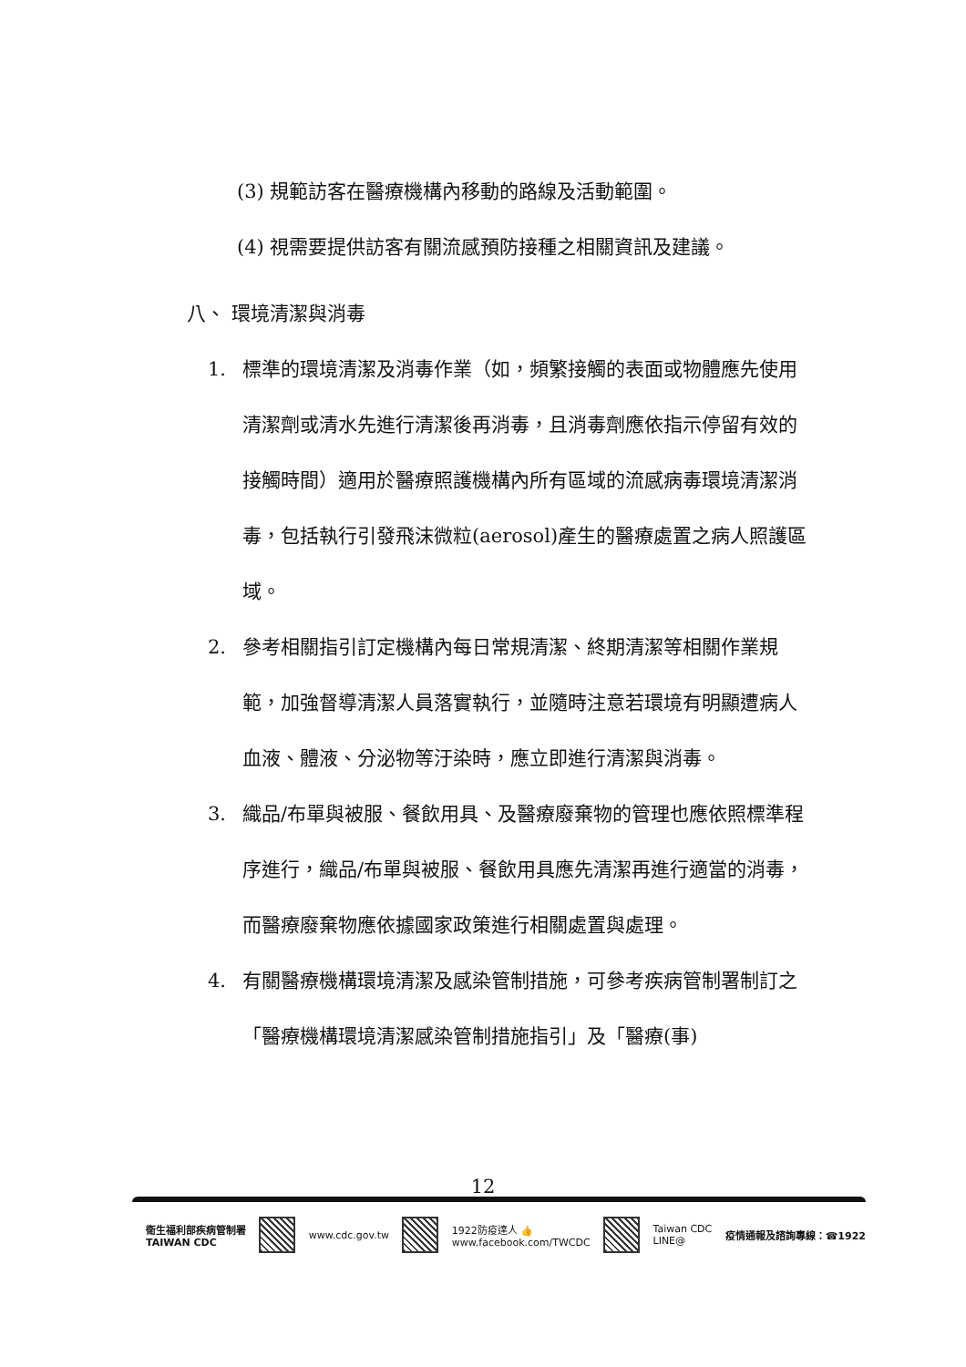(3) 規範訪客在醫療機構內移動的路線及活動範圍。
(4) 視需要提供訪客有關流感預防接種之相關資訊及建議。
八、 環境清潔與消毒
1. 標準的環境清潔及消毒作業（如，頻繁接觸的表面或物體應先使用清潔劑或清水先進行清潔後再消毒，且消毒劑應依指示停留有效的接觸時間）適用於醫療照護機構內所有區域的流感病毒環境清潔消毒，包括執行引發飛沫微粒(aerosol)產生的醫療處置之病人照護區域。
2. 參考相關指引訂定機構內每日常規清潔、終期清潔等相關作業規範，加強督導清潔人員落實執行，並隨時注意若環境有明顯遭病人血液、體液、分泌物等汙染時，應立即進行清潔與消毒。
3. 織品/布單與被服、餐飲用具、及醫療廢棄物的管理也應依照標準程序進行，織品/布單與被服、餐飲用具應先清潔再進行適當的消毒，而醫療廢棄物應依據國家政策進行相關處置與處理。
4. 有關醫療機構環境清潔及感染管制措施，可參考疾病管制署制訂之「醫療機構環境清潔感染管制措施指引」及「醫療(事)
12
衛生福利部疾病管制署
TAIWAN CDC www.cdc.gov.tw 1922防疫達人 👍
www.facebook.com/TWCDC Taiwan CDC
LINE@ 疫情通報及諮詢專線：☎1922